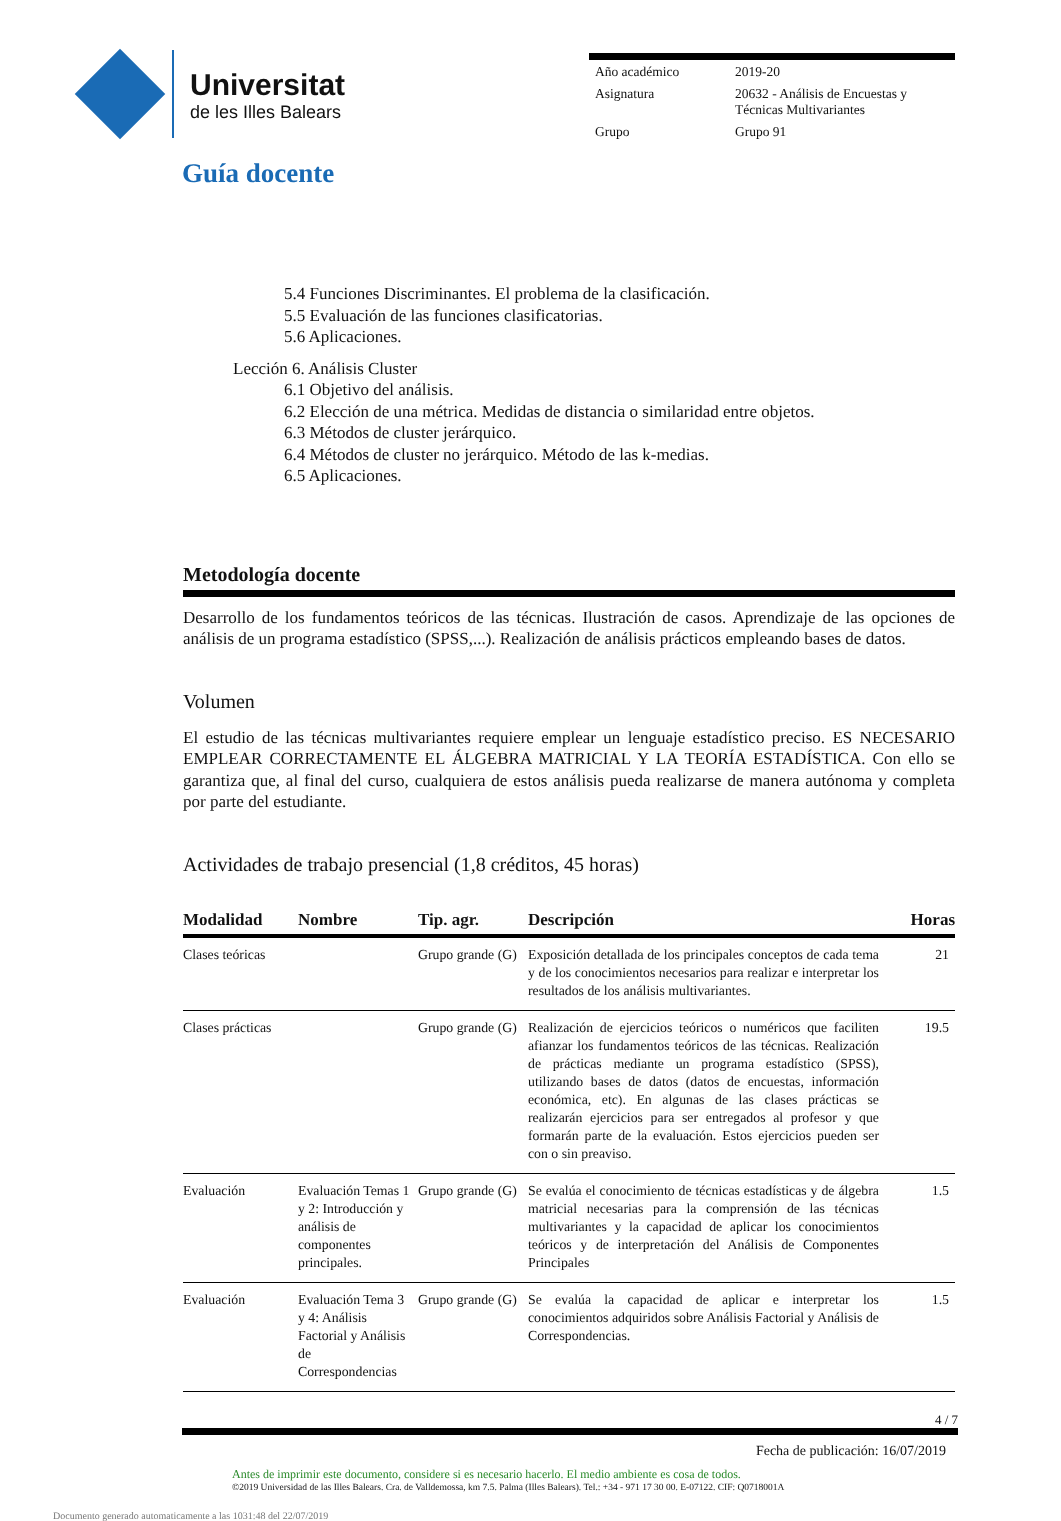Universitat
de les Illes Balears
| Año académico | 2019-20 |
| Asignatura | 20632 - Análisis de Encuestas y Técnicas Multivariantes |
| Grupo | Grupo 91 |
Guía docente
5.4 Funciones Discriminantes. El problema de la clasificación.
5.5 Evaluación de las funciones clasificatorias.
5.6 Aplicaciones.
Lección 6. Análisis Cluster
6.1 Objetivo del análisis.
6.2 Elección de una métrica. Medidas de distancia o similaridad entre objetos.
6.3 Métodos de cluster jerárquico.
6.4 Métodos de cluster no jerárquico. Método de las k-medias.
6.5 Aplicaciones.
Metodología docente
Desarrollo de los fundamentos teóricos de las técnicas. Ilustración de casos. Aprendizaje de las opciones de análisis de un programa estadístico (SPSS,...). Realización de análisis prácticos empleando bases de datos.
Volumen
El estudio de las técnicas multivariantes requiere emplear un lenguaje estadístico preciso. ES NECESARIO EMPLEAR CORRECTAMENTE EL ÁLGEBRA MATRICIAL Y LA TEORÍA ESTADÍSTICA. Con ello se garantiza que, al final del curso, cualquiera de estos análisis pueda realizarse de manera autónoma y completa por parte del estudiante.
Actividades de trabajo presencial (1,8 créditos, 45 horas)
| Modalidad | Nombre | Tip. agr. | Descripción | Horas |
| --- | --- | --- | --- | --- |
| Clases teóricas | | Grupo grande (G) | Exposición detallada de los principales conceptos de cada tema y de los conocimientos necesarios para realizar e interpretar los resultados de los análisis multivariantes. | 21 |
| Clases prácticas | | Grupo grande (G) | Realización de ejercicios teóricos o numéricos que faciliten afianzar los fundamentos teóricos de las técnicas. Realización de prácticas mediante un programa estadístico (SPSS), utilizando bases de datos (datos de encuestas, información económica, etc). En algunas de las clases prácticas se realizarán ejercicios para ser entregados al profesor y que formarán parte de la evaluación. Estos ejercicios pueden ser con o sin preaviso. | 19.5 |
| Evaluación | Evaluación Temas 1 y 2: Introducción y análisis de componentes principales. | Grupo grande (G) | Se evalúa el conocimiento de técnicas estadísticas y de álgebra matricial necesarias para la comprensión de las técnicas multivariantes y la capacidad de aplicar los conocimientos teóricos y de interpretación del Análisis de Componentes Principales | 1.5 |
| Evaluación | Evaluación Tema 3 y 4: Análisis Factorial y Análisis de Correspondencias | Grupo grande (G) | Se evalúa la capacidad de aplicar e interpretar los conocimientos adquiridos sobre Análisis Factorial y Análisis de Correspondencias. | 1.5 |
4 / 7
Fecha de publicación: 16/07/2019
Antes de imprimir este documento, considere si es necesario hacerlo. El medio ambiente es cosa de todos.
©2019 Universidad de las Illes Balears. Cra. de Valldemossa, km 7.5. Palma (Illes Balears). Tel.: +34 - 971 17 30 00. E-07122. CIF: Q0718001A
Documento generado automaticamente a las 1031:48 del 22/07/2019